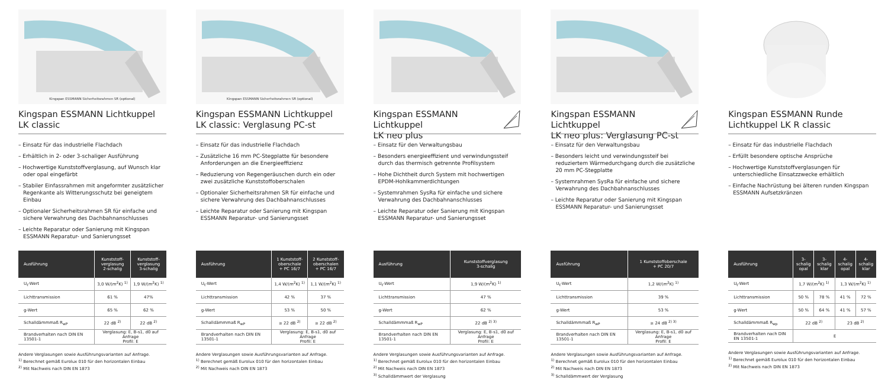Kingspan ESSMANN Sicherheitsrahmen SR (optional)
Kingspan ESSMANN Lichtkuppel
LK classic
– Einsatz für das industrielle Flachdach
– Erhältlich in 2- oder 3-schaliger Ausführung
– Hochwertige Kunststoffverglasung, auf Wunsch klar oder opal eingefärbt
– Stabiler Einfassrahmen mit angeformter zusätzlicher Regenkante als Witterungsschutz bei geneigtem Einbau
– Optionaler Sicherheitsrahmen SR für einfache und sichere Verwahrung des Dachbahnanschlusses
– Leichte Reparatur oder Sanierung mit Kingspan ESSMANN Reparatur- und Sanierungsset
| Ausführung | Kunststoff- verglasung 2-schalig | Kunststoff- verglasung 3-schalig |
| --- | --- | --- |
| U<sub>t</sub>-Wert | 3,0 W/(m<sup>2</sup>K) <sup>1)</sup> | 1,9 W/(m<sup>2</sup>K) <sup>1)</sup> |
| Lichttransmission | 61 % | 47% |
| g-Wert | 65 % | 62 % |
| Schalldämmmaß R<sub>wP</sub> | 22 dB <sup>2)</sup> | 22 dB <sup>2)</sup> |
| Brandverhalten nach DIN EN 13501-1 | Verglasung: E, B-s1, d0 auf Anfrage Profil: E | |
Andere Verglasungen sowie Ausführungsvarianten auf Anfrage.
<sup>1)</sup> Berechnet gemäß Eurolux 010 für den horizontalen Einbau
<sup>2)</sup> Mit Nachweis nach DIN EN 1873
Kingspan ESSMANN Sicherheitsrahmen SR (optional)
Kingspan ESSMANN Lichtkuppel
LK classic: Verglasung PC-st
– Einsatz für das industrielle Flachdach
– Zusätzliche 16 mm PC-Stegplatte für besondere Anforderungen an die Energieeffizienz
– Reduzierung von Regengeräuschen durch ein oder zwei zusätzliche Kunststoffoberschalen
– Optionaler Sicherheitsrahmen SR für einfache und sichere Verwahrung des Dachbahnanschlusses
– Leichte Reparatur oder Sanierung mit Kingspan ESSMANN Reparatur- und Sanierungsset
| Ausführung | 1 Kunststoff- oberschale + PC 16/7 | 2 Kunststoff- oberschalen + PC 16/7 |
| --- | --- | --- |
| U<sub>t</sub>-Wert | 1,4 W/(m<sup>2</sup>K) <sup>1)</sup> | 1,1 W/(m<sup>2</sup>K) <sup>1)</sup> |
| Lichttransmission | 42 % | 37 % |
| g-Wert | 53 % | 50 % |
| Schalldämmmaß R<sub>wP</sub> | ≥ 22 dB <sup>2)</sup> | ≥ 22 dB <sup>2)</sup> |
| Brandverhalten nach DIN EN 13501-1 | Verglasung: E, B-s1, d0 auf Anfrage Profil: E | |
Andere Verglasungen sowie Ausführungsvarianten auf Anfrage.
<sup>1)</sup> Berechnet gemäß Eurolux 010 für den horizontalen Einbau
<sup>2)</sup> Mit Nachweis nach DIN EN 1873
Kingspan ESSMANN Lichtkuppel
LK neo plus
– Einsatz für den Verwaltungsbau
– Besonders energieeffizient und verwindungssteif durch das thermisch getrennte Profilsystem
– Hohe Dichtheit durch System mit hochwertigen EPDM-Hohlkammerdichtungen
– Systemrahmen SysRa für einfache und sichere Verwahrung des Dachbahnanschlusses
– Leichte Reparatur oder Sanierung mit Kingspan ESSMANN Reparatur- und Sanierungsset
| Ausführung | Kunststoffverglasung 3-schalig |
| --- | --- |
| U<sub>t</sub>-Wert | 1,9 W/(m<sup>2</sup>K) <sup>1)</sup> |
| Lichttransmission | 47 % |
| g-Wert | 62 % |
| Schalldämmmaß R<sub>wP</sub> | 22 dB <sup>2) 3)</sup> |
| Brandverhalten nach DIN EN 13501-1 | Verglasung: E, B-s1, d0 auf Anfrage Profil: E |
Andere Verglasungen sowie Ausführungsvarianten auf Anfrage.
<sup>1)</sup> Berechnet gemäß Eurolux 010 für den horizontalen Einbau
<sup>2)</sup> Mit Nachweis nach DIN EN 1873
<sup>3)</sup> Schalldämmwert der Verglasung
Kingspan ESSMANN Lichtkuppel
LK neo plus: Verglasung PC-st
– Einsatz für den Verwaltungsbau
– Besonders leicht und verwindungssteif bei reduziertem Wärmedurchgang durch die zusätzliche 20 mm PC-Stegplatte
– Systemrahmen SysRa für einfache und sichere Verwahrung des Dachbahnanschlusses
– Leichte Reparatur oder Sanierung mit Kingspan ESSMANN Reparatur- und Sanierungsset
| Ausführung | 1 Kunststoffoberschale + PC 20/7 |
| --- | --- |
| U<sub>t</sub>-Wert | 1,2 W/(m<sup>2</sup>K) <sup>1)</sup> |
| Lichttransmission | 39 % |
| g-Wert | 53 % |
| Schalldämmmaß R<sub>wP</sub> | ≥ 24 dB <sup>2) 3)</sup> |
| Brandverhalten nach DIN EN 13501-1 | Verglasung: E, B-s1, d0 auf Anfrage Profil: E |
Andere Verglasungen sowie Ausführungsvarianten auf Anfrage.
<sup>1)</sup> Berechnet gemäß Eurolux 010 für den horizontalen Einbau
<sup>2)</sup> Mit Nachweis nach DIN EN 1873
<sup>3)</sup> Schalldämmwert der Verglasung
Kingspan ESSMANN Runde
Lichtkuppel LK R classic
– Einsatz für das industrielle Flachdach
– Erfüllt besondere optische Ansprüche
– Hochwertige Kunststoffverglasungen für unterschiedliche Einsatzzwecke erhältlich
– Einfache Nachrüstung bei älteren runden Kingspan ESSMANN Aufsetzkränzen
| Ausführung | 3-schalig opal | 3-schalig klar | 4-schalig opal | 4-schalig klar |
| --- | --- | --- | --- | --- |
| U<sub>t</sub>-Wert | 1,7 W/(m<sup>2</sup>K) <sup>1)</sup> | | 1,3 W/(m<sup>2</sup>K) <sup>1)</sup> | |
| Lichttransmission | 50 % | 78 % | 41 % | 72 % |
| g-Wert | 50 % | 64 % | 41 % | 57 % |
| Schalldämmmaß R<sub>wp</sub> | 22 dB <sup>2)</sup> | | 23 dB <sup>2)</sup> | |
| Brandverhalten nach DIN EN 13501-1 | E | | | |
Andere Verglasungen sowie Ausführungsvarianten auf Anfrage.
<sup>1)</sup> Berechnet gemäß Eurolux 010 für den horizontalen Einbau
<sup>2)</sup> Mit Nachweis nach DIN EN 1873